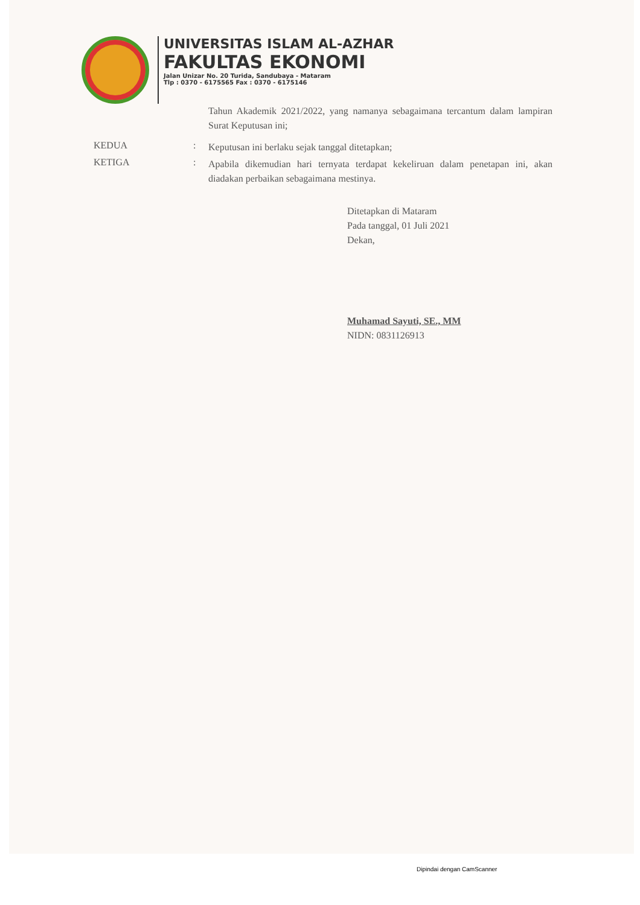UNIVERSITAS ISLAM AL-AZHAR
FAKULTAS EKONOMI
Jalan Unizar No. 20 Turida, Sandubaya - Mataram
Tlp : 0370 - 6175565 Fax : 0370 - 6175146
Tahun Akademik 2021/2022, yang namanya sebagaimana tercantum dalam lampiran Surat Keputusan ini;
KEDUA :
Keputusan ini berlaku sejak tanggal ditetapkan;
KETIGA :
Apabila dikemudian hari ternyata terdapat kekeliruan dalam penetapan ini, akan diadakan perbaikan sebagaimana mestinya.
Ditetapkan di Mataram
Pada tanggal, 01 Juli 2021
Dekan,
Muhamad Sayuti, SE., MM
NIDN: 0831126913
Dipindai dengan CamScanner